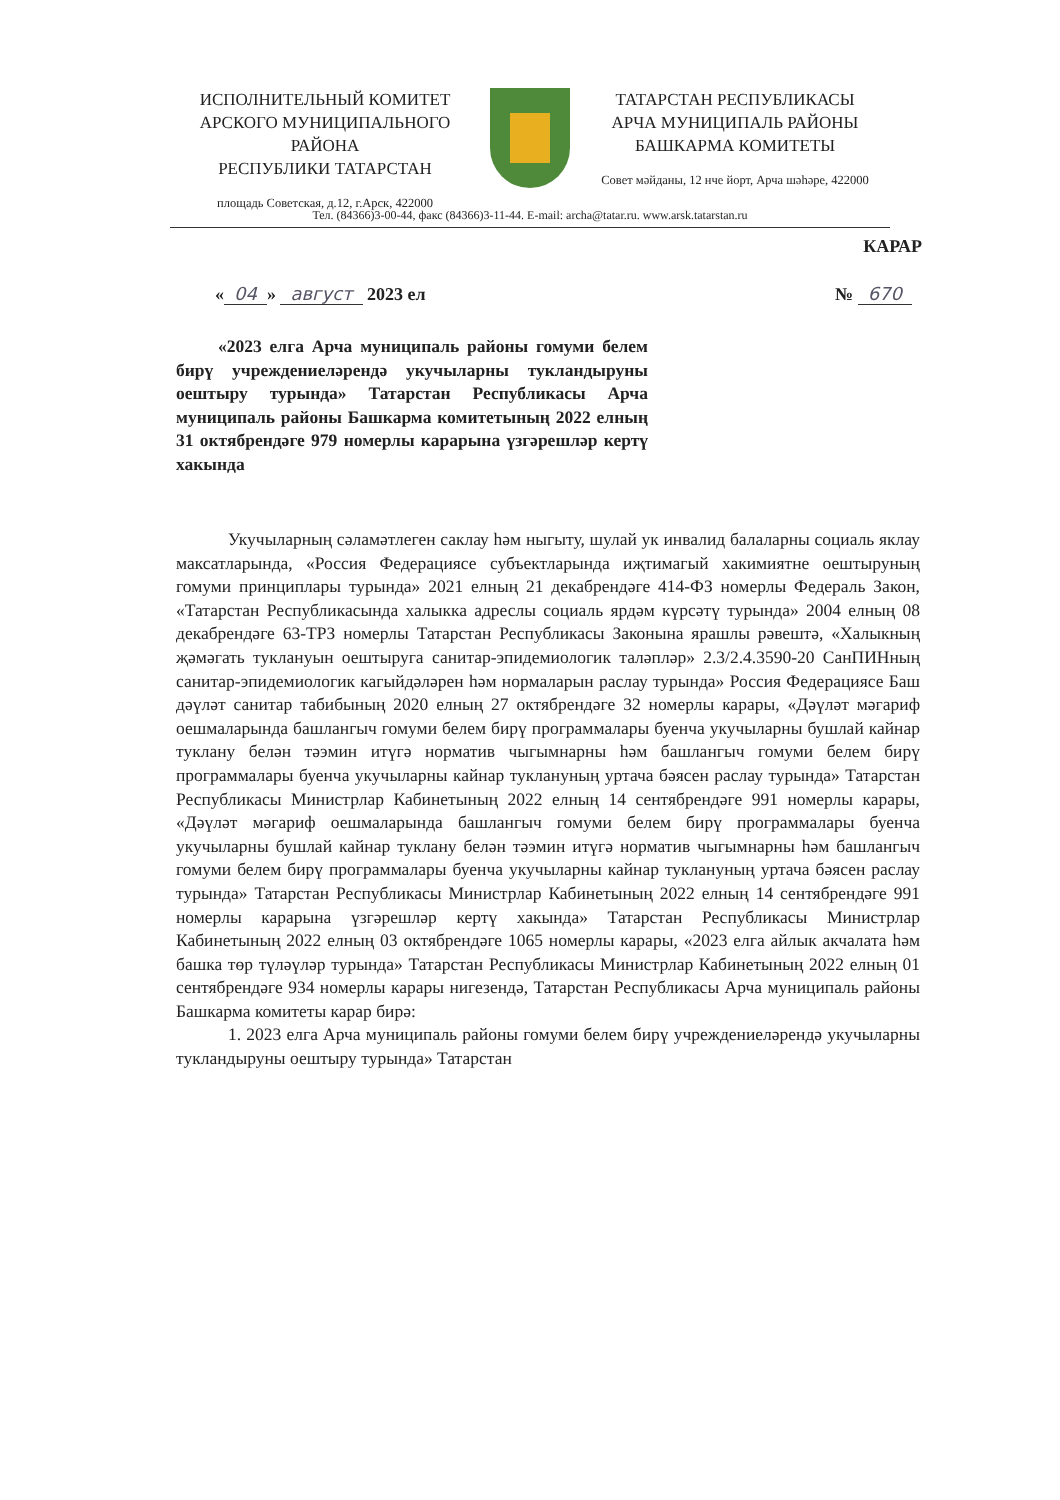ИСПОЛНИТЕЛЬНЫЙ КОМИТЕТ
АРСКОГО МУНИЦИПАЛЬНОГО РАЙОНА
РЕСПУБЛИКИ ТАТАРСТАН
площадь Советская, д.12, г.Арск, 422000
ТАТАРСТАН РЕСПУБЛИКАСЫ
АРЧА МУНИЦИПАЛЬ РАЙОНЫ
БАШКАРМА КОМИТЕТЫ
Совет мәйданы, 12 нче йорт, Арча шәһәре, 422000
Тел. (84366)3-00-44, факс (84366)3-11-44. E-mail: archa@tatar.ru. www.arsk.tatarstan.ru
КАРАР
« 04 » август 2023 ел № 670
«2023 елга Арча муниципаль районы гомуми белем бирү учреждениеләрендә укучыларны тукландыруны оештыру турында» Татарстан Республикасы Арча муниципаль районы Башкарма комитетының 2022 елның 31 октябрендәге 979 номерлы карарына үзгәрешләр кертү хакында
Укучыларның сәламәтлеген саклау һәм ныгыту, шулай ук инвалид балаларны социаль яклау максатларында, «Россия Федерациясе субъектларында иҗтимагый хакимиятне оештыруның гомуми принциплары турында» 2021 елның 21 декабрендәге 414-ФЗ номерлы Федераль Закон, «Татарстан Республикасында халыкка адреслы социаль ярдәм күрсәтү турында» 2004 елның 08 декабрендәге 63-ТРЗ номерлы Татарстан Республикасы Законына ярашлы рәвештә, «Халыкның җәмәгать туклануын оештыруга санитар-эпидемиологик таләпләр» 2.3/2.4.3590-20 СанПИНның санитар-эпидемиологик кагыйдәләрен һәм нормаларын раслау турында» Россия Федерациясе Баш дәүләт санитар табибының 2020 елның 27 октябрендәге 32 номерлы карары, «Дәүләт мәгариф оешмаларында башлангыч гомуми белем бирү программалары буенча укучыларны бушлай кайнар туклану белән тәэмин итүгә норматив чыгымнарны һәм башлангыч гомуми белем бирү программалары буенча укучыларны кайнар туклануның уртача бәясен раслау турында» Татарстан Республикасы Министрлар Кабинетының 2022 елның 14 сентябрендәге 991 номерлы карары, «Дәүләт мәгариф оешмаларында башлангыч гомуми белем бирү программалары буенча укучыларны бушлай кайнар туклану белән тәэмин итүгә норматив чыгымнарны һәм башлангыч гомуми белем бирү программалары буенча укучыларны кайнар туклануның уртача бәясен раслау турында» Татарстан Республикасы Министрлар Кабинетының 2022 елның 14 сентябрендәге 991 номерлы карарына үзгәрешләр кертү хакында» Татарстан Республикасы Министрлар Кабинетының 2022 елның 03 октябрендәге 1065 номерлы карары, «2023 елга айлык акчалата һәм башка төр түләүләр турында» Татарстан Республикасы Министрлар Кабинетының 2022 елның 01 сентябрендәге 934 номерлы карары нигезендә, Татарстан Республикасы Арча муниципаль районы Башкарма комитеты карар бирә:
1. 2023 елга Арча муниципаль районы гомуми белем бирү учреждениеләрендә укучыларны тукландыруны оештыру турында» Татарстан